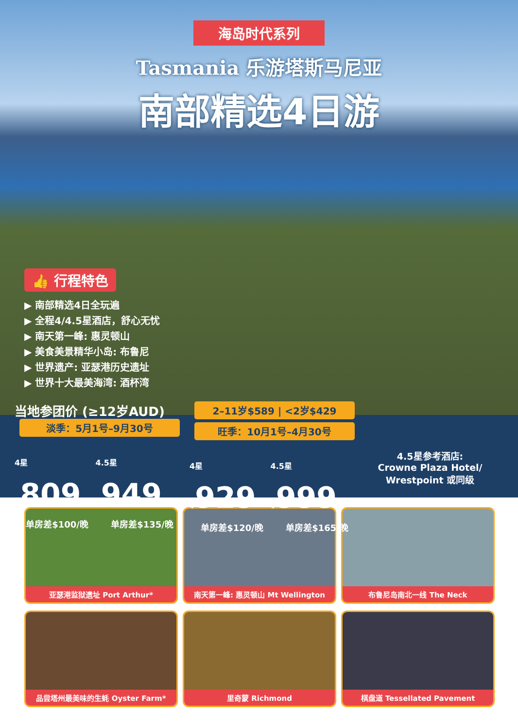海岛时代系列
Tasmania 乐游塔斯马尼亚
南部精选4日游
👍 行程特色
▶ 南部精选4日全玩遍
▶ 全程4/4.5星酒店，舒心无忧
▶ 南天第一峰: 惠灵顿山
▶ 美食美景精华小岛: 布鲁尼
▶ 世界遗产: 亚瑟港历史遗址
▶ 世界十大最美海湾: 酒杯湾
当地参团价 (≥12岁AUD)
淡季：5月1号–9月30号
4星 $809
4.5星 $949
单房差$100/晚 单房差$135/晚
2–11岁$589 | <2岁$429
旺季：10月1号–4月30号
4星 $929
4.5星 $999
单房差$120/晚 单房差$165/晚
4.5星参考酒店:
Crowne Plaza Hotel/
Wrestpoint 或同级
亚瑟港监狱遗址 Port Arthur*
南天第一峰: 惠灵顿山 Mt Wellington
布鲁尼岛南北一线 The Neck
品尝塔州最美味的生蚝 Oyster Farm*
里奇蒙 Richmond
棋盘道 Tessellated Pavement